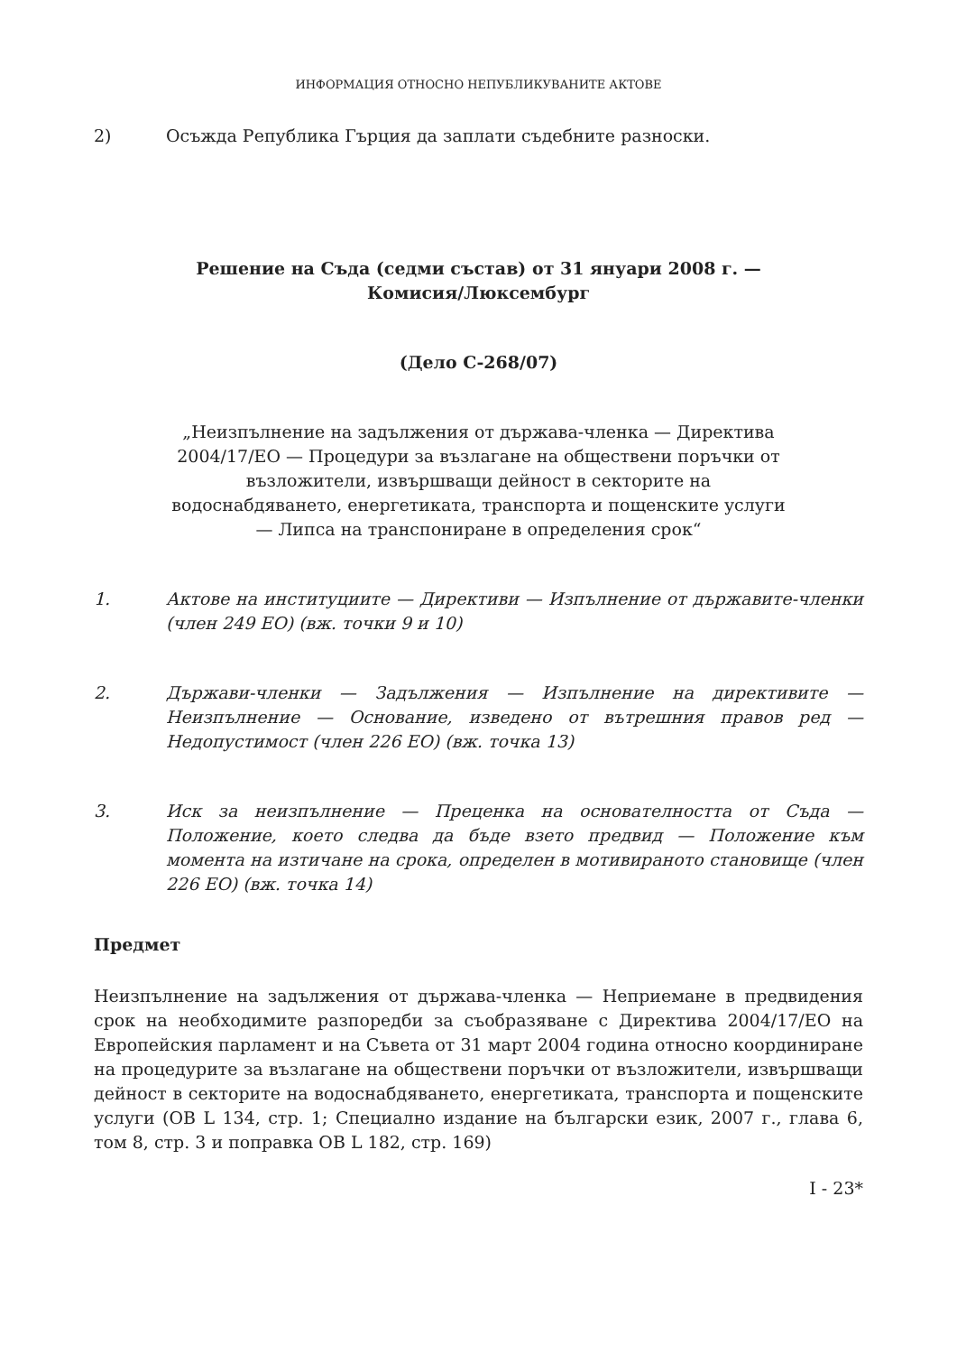ИНФОРМАЦИЯ ОТНОСНО НЕПУБЛИКУВАНИТЕ АКТОВЕ
2) Осъжда Република Гърция да заплати съдебните разноски.
Решение на Съда (седми състав) от 31 януари 2008 г. —
Комисия/Люксембург
(Дело C-268/07)
„Неизпълнение на задължения от държава-членка — Директива 2004/17/ЕО — Процедури за възлагане на обществени поръчки от възложители, извършващи дейност в секторите на водоснабдяването, енергетиката, транспорта и пощенските услуги — Липса на транспониране в определения срок“
1. Актове на институциите — Директиви — Изпълнение от държавите-членки (член 249 ЕО) (вж. точки 9 и 10)
2. Държави-членки — Задължения — Изпълнение на директивите — Неизпълнение — Основание, изведено от вътрешния правов ред — Недопустимост (член 226 ЕО) (вж. точка 13)
3. Иск за неизпълнение — Преценка на основателността от Съда — Положение, което следва да бъде взето предвид — Положение към момента на изтичане на срока, определен в мотивираното становище (член 226 ЕО) (вж. точка 14)
Предмет
Неизпълнение на задължения от държава-членка — Неприемане в предвидения срок на необходимите разпоредби за съобразяване с Директива 2004/17/ЕО на Европейския парламент и на Съвета от 31 март 2004 година относно координиране на процедурите за възлагане на обществени поръчки от възложители, извършващи дейност в секторите на водоснабдяването, енергетиката, транспорта и пощенските услуги (ОВ L 134, стр. 1; Специално издание на български език, 2007 г., глава 6, том 8, стр. 3 и поправка ОВ L 182, стр. 169)
I - 23*